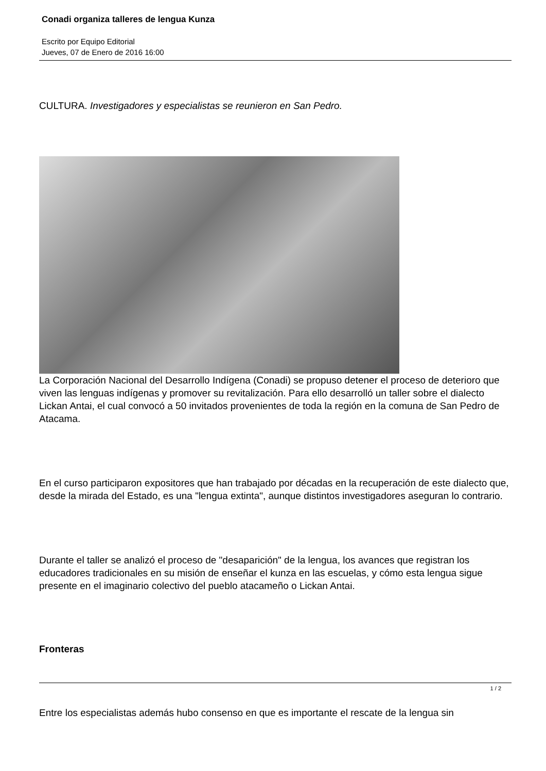Conadi organiza talleres de lengua Kunza
Escrito por Equipo Editorial
Jueves, 07 de Enero de 2016 16:00
CULTURA. Investigadores y especialistas se reunieron en San Pedro.
La Corporación Nacional del Desarrollo Indígena (Conadi) se propuso detener el proceso de deterioro que viven las lenguas indígenas y promover su revitalización. Para ello desarrolló un taller sobre el dialecto Lickan Antai, el cual convocó a 50 invitados provenientes de toda la región en la comuna de San Pedro de Atacama.
En el curso participaron expositores que han trabajado por décadas en la recuperación de este dialecto que, desde la mirada del Estado, es una "lengua extinta", aunque distintos investigadores aseguran lo contrario.
Durante el taller se analizó el proceso de "desaparición" de la lengua, los avances que registran los educadores tradicionales en su misión de enseñar el kunza en las escuelas, y cómo esta lengua sigue presente en el imaginario colectivo del pueblo atacameño o Lickan Antai.
Fronteras
Entre los especialistas además hubo consenso en que es importante el rescate de la lengua sin
1 / 2